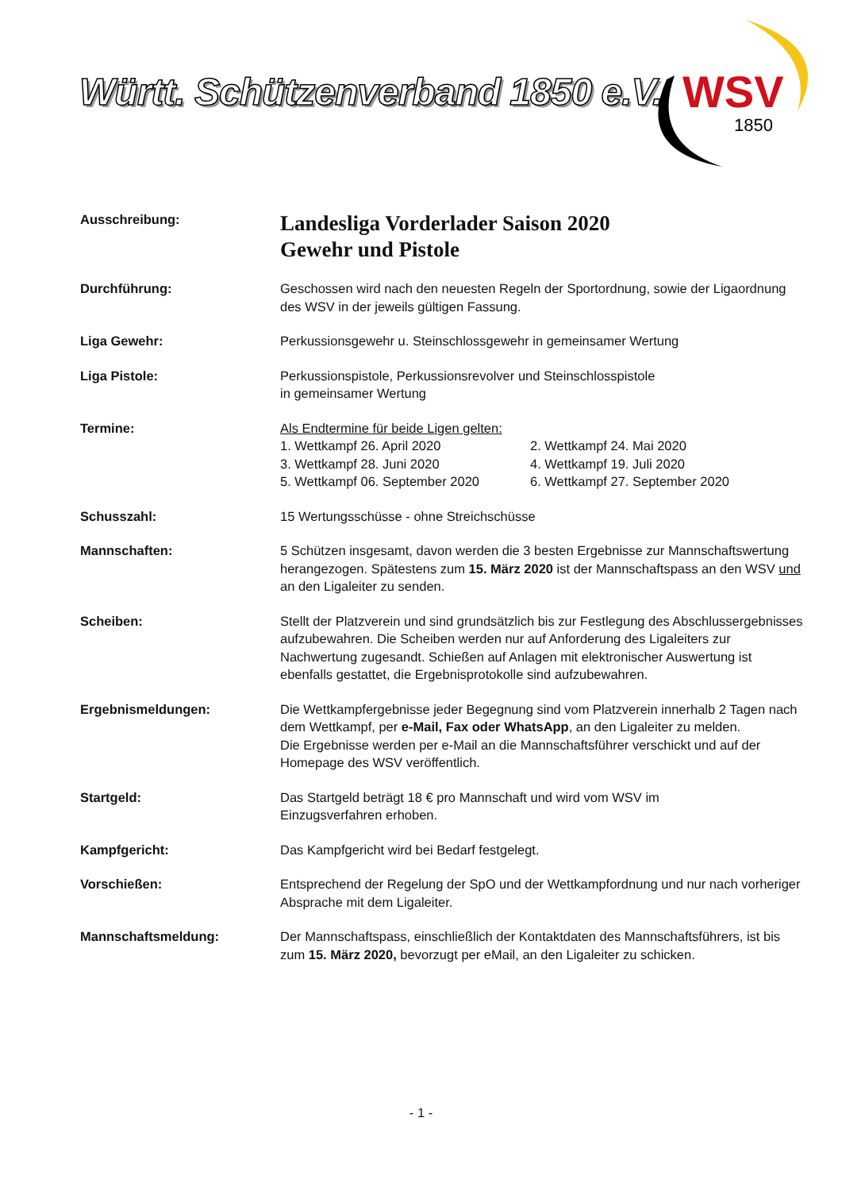Württ. Schützenverband 1850 e.V.
WSV
1850
Ausschreibung:
Landesliga Vorderlader Saison 2020
Gewehr und Pistole
Durchführung: Geschossen wird nach den neuesten Regeln der Sportordnung, sowie der Ligaordnung des WSV in der jeweils gültigen Fassung.
Liga Gewehr: Perkussionsgewehr u. Steinschlossgewehr in gemeinsamer Wertung
Liga Pistole: Perkussionspistole, Perkussionsrevolver und Steinschlosspistole
in gemeinsamer Wertung
Termine: Als Endtermine für beide Ligen gelten:
1. Wettkampf 26. April 2020 2. Wettkampf 24. Mai 2020 3. Wettkampf 28. Juni 2020 4. Wettkampf 19. Juli 2020 5. Wettkampf 06. September 2020 6. Wettkampf 27. September 2020
Schusszahl: 15 Wertungsschüsse - ohne Streichschüsse
Mannschaften: 5 Schützen insgesamt, davon werden die 3 besten Ergebnisse zur Mannschaftswertung herangezogen. Spätestens zum 15. März 2020 ist der Mannschaftspass an den WSV und an den Ligaleiter zu senden.
Scheiben: Stellt der Platzverein und sind grundsätzlich bis zur Festlegung des Abschlussergebnisses aufzubewahren. Die Scheiben werden nur auf Anforderung des Ligaleiters zur Nachwertung zugesandt. Schießen auf Anlagen mit elektronischer Auswertung ist ebenfalls gestattet, die Ergebnisprotokolle sind aufzubewahren.
Ergebnismeldungen: Die Wettkampfergebnisse jeder Begegnung sind vom Platzverein innerhalb 2 Tagen nach dem Wettkampf, per e-Mail, Fax oder WhatsApp, an den Ligaleiter zu melden.
Die Ergebnisse werden per e-Mail an die Mannschaftsführer verschickt und auf der Homepage des WSV veröffentlich.
Startgeld: Das Startgeld beträgt 18 € pro Mannschaft und wird vom WSV im
Einzugsverfahren erhoben.
Kampfgericht: Das Kampfgericht wird bei Bedarf festgelegt.
Vorschießen: Entsprechend der Regelung der SpO und der Wettkampfordnung und nur nach vorheriger Absprache mit dem Ligaleiter.
Mannschaftsmeldung: Der Mannschaftspass, einschließlich der Kontaktdaten des Mannschaftsführers, ist bis zum 15. März 2020, bevorzugt per eMail, an den Ligaleiter zu schicken.
- 1 -